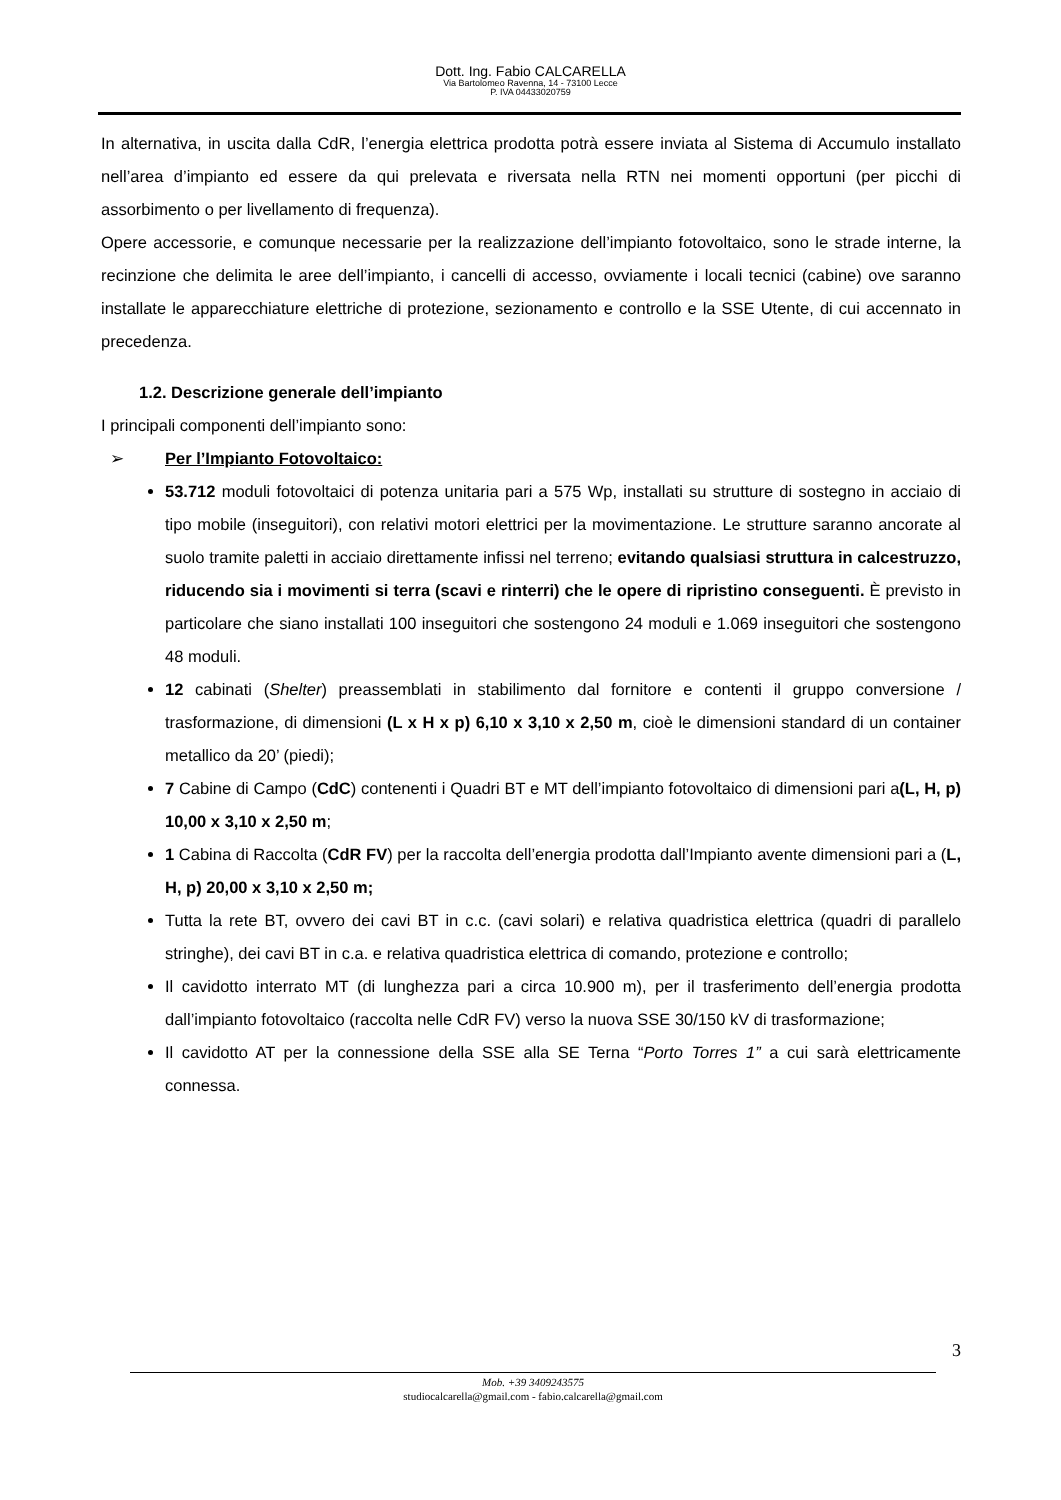Dott. Ing. Fabio CALCARELLA
Via Bartolomeo Ravenna, 14 - 73100 Lecce
P. IVA 04433020759
In alternativa, in uscita dalla CdR, l’energia elettrica prodotta potrà essere inviata al Sistema di Accumulo installato nell’area d’impianto ed essere da qui prelevata e riversata nella RTN nei momenti opportuni (per picchi di assorbimento o per livellamento di frequenza).
Opere accessorie, e comunque necessarie per la realizzazione dell’impianto fotovoltaico, sono le strade interne, la recinzione che delimita le aree dell’impianto, i cancelli di accesso, ovviamente i locali tecnici (cabine) ove saranno installate le apparecchiature elettriche di protezione, sezionamento e controllo e la SSE Utente, di cui accennato in precedenza.
1.2. Descrizione generale dell’impianto
I principali componenti dell’impianto sono:
➢ Per l’Impianto Fotovoltaico:
53.712 moduli fotovoltaici di potenza unitaria pari a 575 Wp, installati su strutture di sostegno in acciaio di tipo mobile (inseguitori), con relativi motori elettrici per la movimentazione. Le strutture saranno ancorate al suolo tramite paletti in acciaio direttamente infissi nel terreno; evitando qualsiasi struttura in calcestruzzo, riducendo sia i movimenti si terra (scavi e rinterri) che le opere di ripristino conseguenti. È previsto in particolare che siano installati 100 inseguitori che sostengono 24 moduli e 1.069 inseguitori che sostengono 48 moduli.
12 cabinati (Shelter) preassemblati in stabilimento dal fornitore e contenti il gruppo conversione / trasformazione, di dimensioni (L x H x p) 6,10 x 3,10 x 2,50 m, cioè le dimensioni standard di un container metallico da 20’ (piedi);
7 Cabine di Campo (CdC) contenenti i Quadri BT e MT dell’impianto fotovoltaico di dimensioni pari a(L, H, p) 10,00 x 3,10 x 2,50 m;
1 Cabina di Raccolta (CdR FV) per la raccolta dell’energia prodotta dall’Impianto avente dimensioni pari a (L, H, p) 20,00 x 3,10 x 2,50 m;
Tutta la rete BT, ovvero dei cavi BT in c.c. (cavi solari) e relativa quadristica elettrica (quadri di parallelo stringhe), dei cavi BT in c.a. e relativa quadristica elettrica di comando, protezione e controllo;
Il cavidotto interrato MT (di lunghezza pari a circa 10.900 m), per il trasferimento dell’energia prodotta dall’impianto fotovoltaico (raccolta nelle CdR FV) verso la nuova SSE 30/150 kV di trasformazione;
Il cavidotto AT per la connessione della SSE alla SE Terna “Porto Torres 1” a cui sarà elettricamente connessa.
3
Mob. +39 3409243575
studiocalcarella@gmail.com - fabio.calcarella@gmail.com